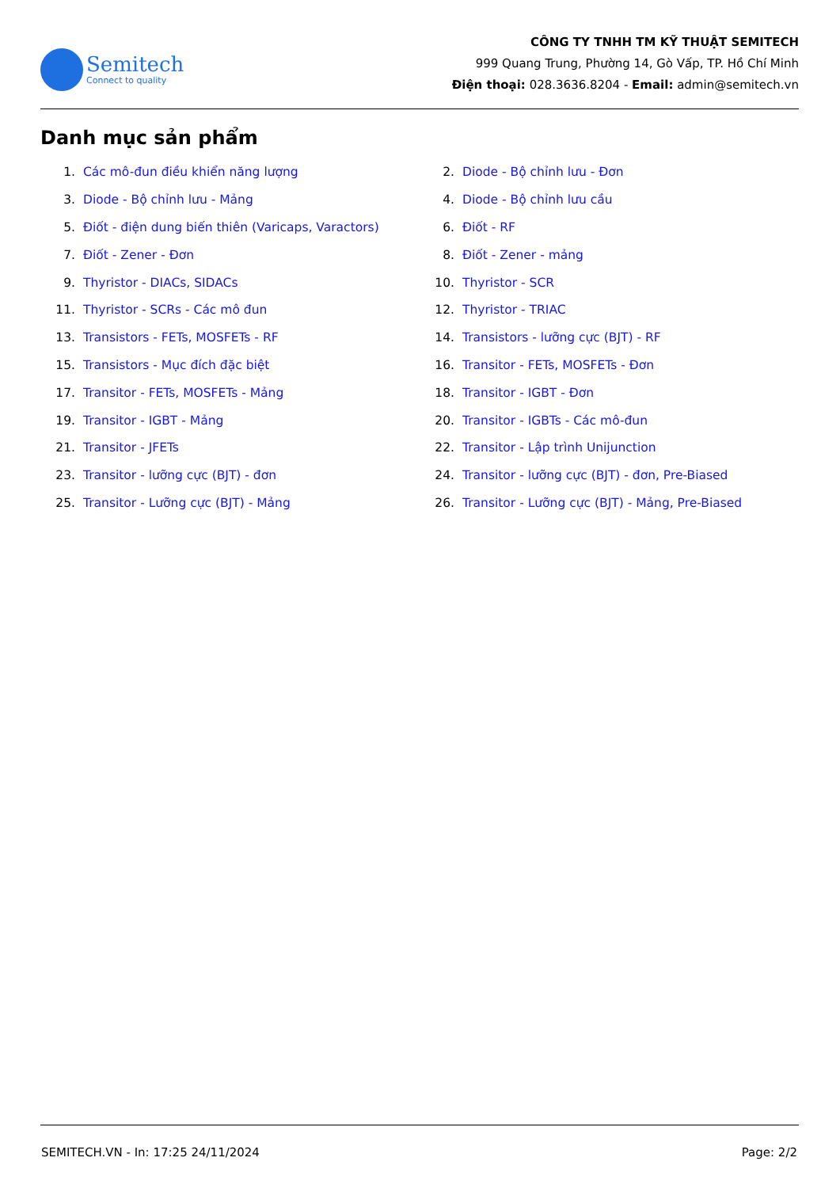Semitech
Connect to quality
CÔNG TY TNHH TM KỸ THUẬT SEMITECH
999 Quang Trung, Phường 14, Gò Vấp, TP. Hồ Chí Minh
Điện thoại: 028.3636.8204 - Email: admin@semitech.vn
Danh mục sản phẩm
1. Các mô-đun điều khiển năng lượng
2. Diode - Bộ chỉnh lưu - Đơn
3. Diode - Bộ chỉnh lưu - Mảng
4. Diode - Bộ chỉnh lưu cầu
5. Điốt - điện dung biến thiên (Varicaps, Varactors)
6. Điốt - RF
7. Điốt - Zener - Đơn
8. Điốt - Zener - mảng
9. Thyristor - DIACs, SIDACs
10. Thyristor - SCR
11. Thyristor - SCRs - Các mô đun
12. Thyristor - TRIAC
13. Transistors - FETs, MOSFETs - RF
14. Transistors - lưỡng cực (BJT) - RF
15. Transistors - Mục đích đặc biệt
16. Transitor - FETs, MOSFETs - Đơn
17. Transitor - FETs, MOSFETs - Mảng
18. Transitor - IGBT - Đơn
19. Transitor - IGBT - Mảng
20. Transitor - IGBTs - Các mô-đun
21. Transitor - JFETs
22. Transitor - Lập trình Unijunction
23. Transitor - lưỡng cực (BJT) - đơn
24. Transitor - lưỡng cực (BJT) - đơn, Pre-Biased
25. Transitor - Lưỡng cực (BJT) - Mảng
26. Transitor - Lưỡng cực (BJT) - Mảng, Pre-Biased
SEMITECH.VN - In: 17:25 24/11/2024 Page: 2/2